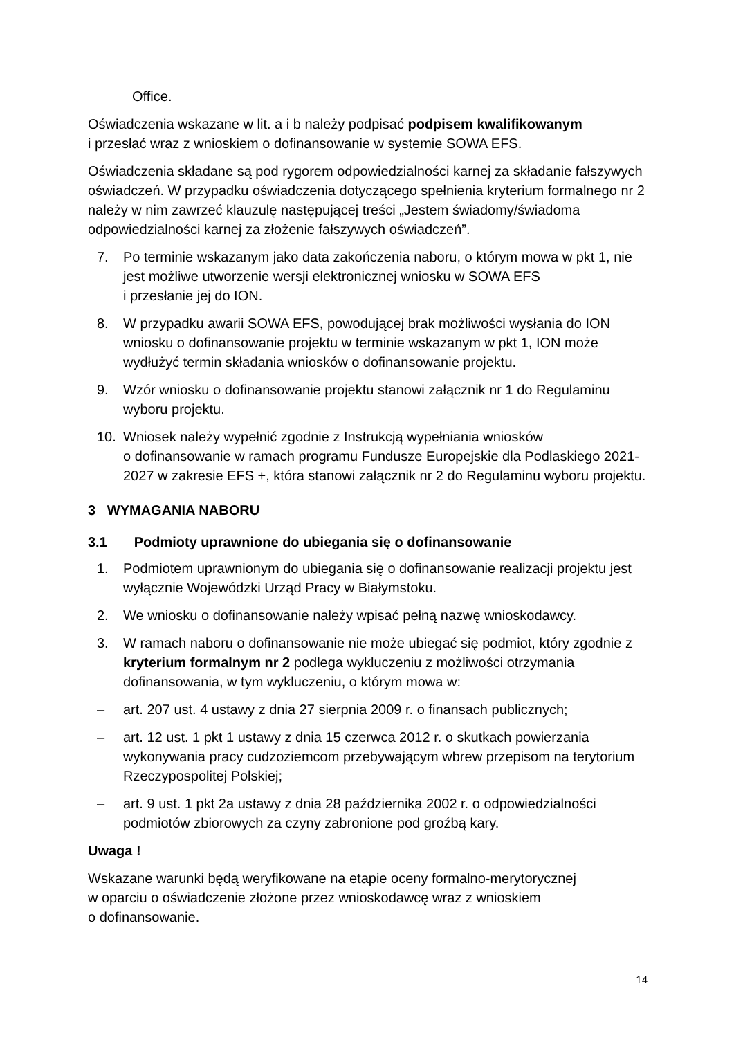Office.
Oświadczenia wskazane w lit. a i b należy podpisać podpisem kwalifikowanym
i przesłać wraz z wnioskiem o dofinansowanie w systemie SOWA EFS.
Oświadczenia składane są pod rygorem odpowiedzialności karnej za składanie fałszywych oświadczeń. W przypadku oświadczenia dotyczącego spełnienia kryterium formalnego nr 2 należy w nim zawrzeć klauzulę następującej treści „Jestem świadomy/świadoma odpowiedzialności karnej za złożenie fałszywych oświadczeń”.
7. Po terminie wskazanym jako data zakończenia naboru, o którym mowa w pkt 1, nie jest możliwe utworzenie wersji elektronicznej wniosku w SOWA EFS
i przesłanie jej do ION.
8. W przypadku awarii SOWA EFS, powodującej brak możliwości wysłania do ION wniosku o dofinansowanie projektu w terminie wskazanym w pkt 1, ION może wydłużyć termin składania wniosków o dofinansowanie projektu.
9. Wzór wniosku o dofinansowanie projektu stanowi załącznik nr 1 do Regulaminu wyboru projektu.
10. Wniosek należy wypełnić zgodnie z Instrukcją wypełniania wniosków
o dofinansowanie w ramach programu Fundusze Europejskie dla Podlaskiego 2021-2027 w zakresie EFS +, która stanowi załącznik nr 2 do Regulaminu wyboru projektu.
3 WYMAGANIA NABORU
3.1 Podmioty uprawnione do ubiegania się o dofinansowanie
1. Podmiotem uprawnionym do ubiegania się o dofinansowanie realizacji projektu jest wyłącznie Wojewódzki Urząd Pracy w Białymstoku.
2. We wniosku o dofinansowanie należy wpisać pełną nazwę wnioskodawcy.
3. W ramach naboru o dofinansowanie nie może ubiegać się podmiot, który zgodnie z kryterium formalnym nr 2 podlega wykluczeniu z możliwości otrzymania dofinansowania, w tym wykluczeniu, o którym mowa w:
– art. 207 ust. 4 ustawy z dnia 27 sierpnia 2009 r. o finansach publicznych;
– art. 12 ust. 1 pkt 1 ustawy z dnia 15 czerwca 2012 r. o skutkach powierzania wykonywania pracy cudzoziemcom przebywającym wbrew przepisom na terytorium Rzeczypospolitej Polskiej;
– art. 9 ust. 1 pkt 2a ustawy z dnia 28 października 2002 r. o odpowiedzialności podmiotów zbiorowych za czyny zabronione pod groźbą kary.
Uwaga !
Wskazane warunki będą weryfikowane na etapie oceny formalno-merytorycznej
w oparciu o oświadczenie złożone przez wnioskodawcę wraz z wnioskiem
o dofinansowanie.
14